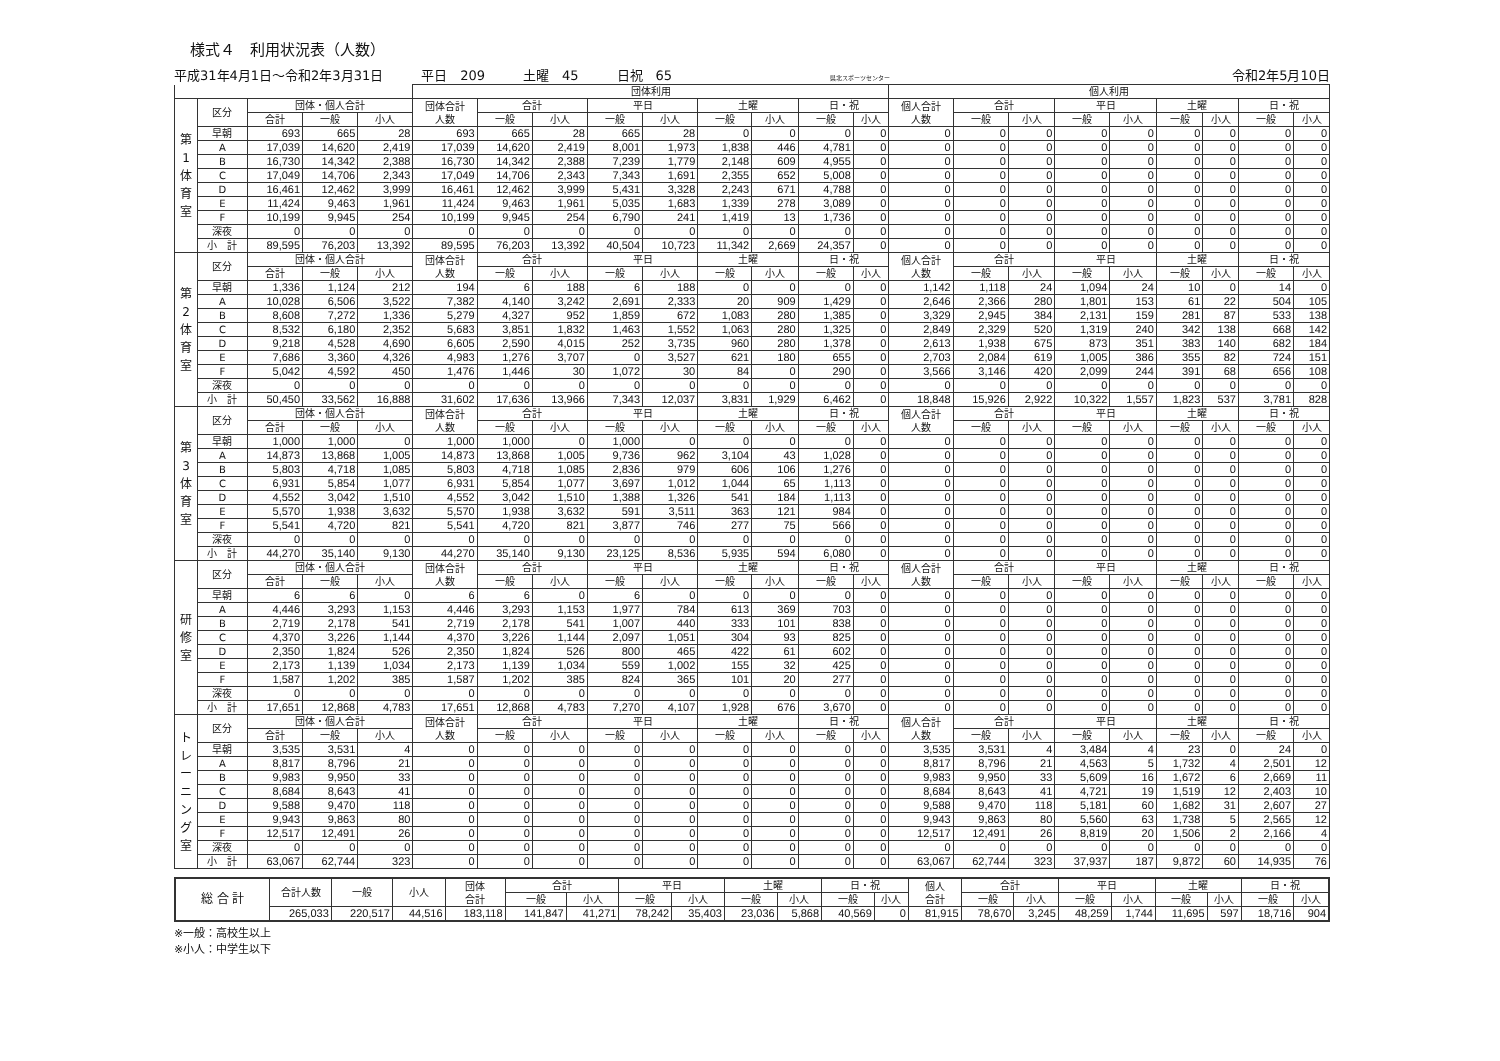様式４　利用状況表（人数）
平成31年4月1日～令和2年3月31日 平日　209 土曜　45 日祝　65 県北スポーツセンター 令和2年5月10日
| | | | | | 団体利用 | | | | | | | | | 個人利用 | | | | | | | | |
| --- | --- | --- | --- | --- | --- | --- | --- | --- | --- | --- | --- | --- | --- | --- | --- | --- | --- | --- | --- | --- | --- | --- |
| 第 1 体 育 室 | 区分 | 団体・個人合計 | | | 団体合計 人数 | 合計 | | 平日 | | 土曜 | | 日・祝 | | 個人合計 人数 | 合計 | | 平日 | | 土曜 | | 日・祝 | |
| | | 合計 | 一般 | 小人 | | 一般 | 小人 | 一般 | 小人 | 一般 | 小人 | 一般 | 小人 | | 一般 | 小人 | 一般 | 小人 | 一般 | 小人 | 一般 | 小人 |
| | 早朝 | 693 | 665 | 28 | 693 | 665 | 28 | 665 | 28 | 0 | 0 | 0 | 0 | 0 | 0 | 0 | 0 | 0 | 0 | 0 | 0 | 0 |
| | A | 17,039 | 14,620 | 2,419 | 17,039 | 14,620 | 2,419 | 8,001 | 1,973 | 1,838 | 446 | 4,781 | 0 | 0 | 0 | 0 | 0 | 0 | 0 | 0 | 0 | 0 |
| | B | 16,730 | 14,342 | 2,388 | 16,730 | 14,342 | 2,388 | 7,239 | 1,779 | 2,148 | 609 | 4,955 | 0 | 0 | 0 | 0 | 0 | 0 | 0 | 0 | 0 | 0 |
| | C | 17,049 | 14,706 | 2,343 | 17,049 | 14,706 | 2,343 | 7,343 | 1,691 | 2,355 | 652 | 5,008 | 0 | 0 | 0 | 0 | 0 | 0 | 0 | 0 | 0 | 0 |
| | D | 16,461 | 12,462 | 3,999 | 16,461 | 12,462 | 3,999 | 5,431 | 3,328 | 2,243 | 671 | 4,788 | 0 | 0 | 0 | 0 | 0 | 0 | 0 | 0 | 0 | 0 |
| | E | 11,424 | 9,463 | 1,961 | 11,424 | 9,463 | 1,961 | 5,035 | 1,683 | 1,339 | 278 | 3,089 | 0 | 0 | 0 | 0 | 0 | 0 | 0 | 0 | 0 | 0 |
| | F | 10,199 | 9,945 | 254 | 10,199 | 9,945 | 254 | 6,790 | 241 | 1,419 | 13 | 1,736 | 0 | 0 | 0 | 0 | 0 | 0 | 0 | 0 | 0 | 0 |
| | 深夜 | 0 | 0 | 0 | 0 | 0 | 0 | 0 | 0 | 0 | 0 | 0 | 0 | 0 | 0 | 0 | 0 | 0 | 0 | 0 | 0 | 0 |
| | 小 計 | 89,595 | 76,203 | 13,392 | 89,595 | 76,203 | 13,392 | 40,504 | 10,723 | 11,342 | 2,669 | 24,357 | 0 | 0 | 0 | 0 | 0 | 0 | 0 | 0 | 0 | 0 |
| 第 2 体 育 室 | 区分 | 団体・個人合計 | | | 団体合計 人数 | 合計 | | 平日 | | 土曜 | | 日・祝 | | 個人合計 人数 | 合計 | | 平日 | | 土曜 | | 日・祝 | |
| | | 合計 | 一般 | 小人 | | 一般 | 小人 | 一般 | 小人 | 一般 | 小人 | 一般 | 小人 | | 一般 | 小人 | 一般 | 小人 | 一般 | 小人 | 一般 | 小人 |
| | 早朝 | 1,336 | 1,124 | 212 | 194 | 6 | 188 | 6 | 188 | 0 | 0 | 0 | 0 | 1,142 | 1,118 | 24 | 1,094 | 24 | 10 | 0 | 14 | 0 |
| | A | 10,028 | 6,506 | 3,522 | 7,382 | 4,140 | 3,242 | 2,691 | 2,333 | 20 | 909 | 1,429 | 0 | 2,646 | 2,366 | 280 | 1,801 | 153 | 61 | 22 | 504 | 105 |
| | B | 8,608 | 7,272 | 1,336 | 5,279 | 4,327 | 952 | 1,859 | 672 | 1,083 | 280 | 1,385 | 0 | 3,329 | 2,945 | 384 | 2,131 | 159 | 281 | 87 | 533 | 138 |
| | C | 8,532 | 6,180 | 2,352 | 5,683 | 3,851 | 1,832 | 1,463 | 1,552 | 1,063 | 280 | 1,325 | 0 | 2,849 | 2,329 | 520 | 1,319 | 240 | 342 | 138 | 668 | 142 |
| | D | 9,218 | 4,528 | 4,690 | 6,605 | 2,590 | 4,015 | 252 | 3,735 | 960 | 280 | 1,378 | 0 | 2,613 | 1,938 | 675 | 873 | 351 | 383 | 140 | 682 | 184 |
| | E | 7,686 | 3,360 | 4,326 | 4,983 | 1,276 | 3,707 | 0 | 3,527 | 621 | 180 | 655 | 0 | 2,703 | 2,084 | 619 | 1,005 | 386 | 355 | 82 | 724 | 151 |
| | F | 5,042 | 4,592 | 450 | 1,476 | 1,446 | 30 | 1,072 | 30 | 84 | 0 | 290 | 0 | 3,566 | 3,146 | 420 | 2,099 | 244 | 391 | 68 | 656 | 108 |
| | 深夜 | 0 | 0 | 0 | 0 | 0 | 0 | 0 | 0 | 0 | 0 | 0 | 0 | 0 | 0 | 0 | 0 | 0 | 0 | 0 | 0 | 0 |
| | 小 計 | 50,450 | 33,562 | 16,888 | 31,602 | 17,636 | 13,966 | 7,343 | 12,037 | 3,831 | 1,929 | 6,462 | 0 | 18,848 | 15,926 | 2,922 | 10,322 | 1,557 | 1,823 | 537 | 3,781 | 828 |
| 第 3 体 育 室 | 区分 | 団体・個人合計 | | | 団体合計 人数 | 合計 | | 平日 | | 土曜 | | 日・祝 | | 個人合計 人数 | 合計 | | 平日 | | 土曜 | | 日・祝 | |
| | | 合計 | 一般 | 小人 | | 一般 | 小人 | 一般 | 小人 | 一般 | 小人 | 一般 | 小人 | | 一般 | 小人 | 一般 | 小人 | 一般 | 小人 | 一般 | 小人 |
| | 早朝 | 1,000 | 1,000 | 0 | 1,000 | 1,000 | 0 | 1,000 | 0 | 0 | 0 | 0 | 0 | 0 | 0 | 0 | 0 | 0 | 0 | 0 | 0 | 0 |
| | A | 14,873 | 13,868 | 1,005 | 14,873 | 13,868 | 1,005 | 9,736 | 962 | 3,104 | 43 | 1,028 | 0 | 0 | 0 | 0 | 0 | 0 | 0 | 0 | 0 | 0 |
| | B | 5,803 | 4,718 | 1,085 | 5,803 | 4,718 | 1,085 | 2,836 | 979 | 606 | 106 | 1,276 | 0 | 0 | 0 | 0 | 0 | 0 | 0 | 0 | 0 | 0 |
| | C | 6,931 | 5,854 | 1,077 | 6,931 | 5,854 | 1,077 | 3,697 | 1,012 | 1,044 | 65 | 1,113 | 0 | 0 | 0 | 0 | 0 | 0 | 0 | 0 | 0 | 0 |
| | D | 4,552 | 3,042 | 1,510 | 4,552 | 3,042 | 1,510 | 1,388 | 1,326 | 541 | 184 | 1,113 | 0 | 0 | 0 | 0 | 0 | 0 | 0 | 0 | 0 | 0 |
| | E | 5,570 | 1,938 | 3,632 | 5,570 | 1,938 | 3,632 | 591 | 3,511 | 363 | 121 | 984 | 0 | 0 | 0 | 0 | 0 | 0 | 0 | 0 | 0 | 0 |
| | F | 5,541 | 4,720 | 821 | 5,541 | 4,720 | 821 | 3,877 | 746 | 277 | 75 | 566 | 0 | 0 | 0 | 0 | 0 | 0 | 0 | 0 | 0 | 0 |
| | 深夜 | 0 | 0 | 0 | 0 | 0 | 0 | 0 | 0 | 0 | 0 | 0 | 0 | 0 | 0 | 0 | 0 | 0 | 0 | 0 | 0 | 0 |
| | 小 計 | 44,270 | 35,140 | 9,130 | 44,270 | 35,140 | 9,130 | 23,125 | 8,536 | 5,935 | 594 | 6,080 | 0 | 0 | 0 | 0 | 0 | 0 | 0 | 0 | 0 | 0 |
| 研 修 室 | 区分 | 団体・個人合計 | | | 団体合計 人数 | 合計 | | 平日 | | 土曜 | | 日・祝 | | 個人合計 人数 | 合計 | | 平日 | | 土曜 | | 日・祝 | |
| | | 合計 | 一般 | 小人 | | 一般 | 小人 | 一般 | 小人 | 一般 | 小人 | 一般 | 小人 | | 一般 | 小人 | 一般 | 小人 | 一般 | 小人 | 一般 | 小人 |
| | 早朝 | 6 | 6 | 0 | 6 | 6 | 0 | 6 | 0 | 0 | 0 | 0 | 0 | 0 | 0 | 0 | 0 | 0 | 0 | 0 | 0 | 0 |
| | A | 4,446 | 3,293 | 1,153 | 4,446 | 3,293 | 1,153 | 1,977 | 784 | 613 | 369 | 703 | 0 | 0 | 0 | 0 | 0 | 0 | 0 | 0 | 0 | 0 |
| | B | 2,719 | 2,178 | 541 | 2,719 | 2,178 | 541 | 1,007 | 440 | 333 | 101 | 838 | 0 | 0 | 0 | 0 | 0 | 0 | 0 | 0 | 0 | 0 |
| | C | 4,370 | 3,226 | 1,144 | 4,370 | 3,226 | 1,144 | 2,097 | 1,051 | 304 | 93 | 825 | 0 | 0 | 0 | 0 | 0 | 0 | 0 | 0 | 0 | 0 |
| | D | 2,350 | 1,824 | 526 | 2,350 | 1,824 | 526 | 800 | 465 | 422 | 61 | 602 | 0 | 0 | 0 | 0 | 0 | 0 | 0 | 0 | 0 | 0 |
| | E | 2,173 | 1,139 | 1,034 | 2,173 | 1,139 | 1,034 | 559 | 1,002 | 155 | 32 | 425 | 0 | 0 | 0 | 0 | 0 | 0 | 0 | 0 | 0 | 0 |
| | F | 1,587 | 1,202 | 385 | 1,587 | 1,202 | 385 | 824 | 365 | 101 | 20 | 277 | 0 | 0 | 0 | 0 | 0 | 0 | 0 | 0 | 0 | 0 |
| | 深夜 | 0 | 0 | 0 | 0 | 0 | 0 | 0 | 0 | 0 | 0 | 0 | 0 | 0 | 0 | 0 | 0 | 0 | 0 | 0 | 0 | 0 |
| | 小 計 | 17,651 | 12,868 | 4,783 | 17,651 | 12,868 | 4,783 | 7,270 | 4,107 | 1,928 | 676 | 3,670 | 0 | 0 | 0 | 0 | 0 | 0 | 0 | 0 | 0 | 0 |
| ト レ ー ニ ン グ 室 | 区分 | 団体・個人合計 | | | 団体合計 人数 | 合計 | | 平日 | | 土曜 | | 日・祝 | | 個人合計 人数 | 合計 | | 平日 | | 土曜 | | 日・祝 | |
| | | 合計 | 一般 | 小人 | | 一般 | 小人 | 一般 | 小人 | 一般 | 小人 | 一般 | 小人 | | 一般 | 小人 | 一般 | 小人 | 一般 | 小人 | 一般 | 小人 |
| | 早朝 | 3,535 | 3,531 | 4 | 0 | 0 | 0 | 0 | 0 | 0 | 0 | 0 | 0 | 3,535 | 3,531 | 4 | 3,484 | 4 | 23 | 0 | 24 | 0 |
| | A | 8,817 | 8,796 | 21 | 0 | 0 | 0 | 0 | 0 | 0 | 0 | 0 | 0 | 8,817 | 8,796 | 21 | 4,563 | 5 | 1,732 | 4 | 2,501 | 12 |
| | B | 9,983 | 9,950 | 33 | 0 | 0 | 0 | 0 | 0 | 0 | 0 | 0 | 0 | 9,983 | 9,950 | 33 | 5,609 | 16 | 1,672 | 6 | 2,669 | 11 |
| | C | 8,684 | 8,643 | 41 | 0 | 0 | 0 | 0 | 0 | 0 | 0 | 0 | 0 | 8,684 | 8,643 | 41 | 4,721 | 19 | 1,519 | 12 | 2,403 | 10 |
| | D | 9,588 | 9,470 | 118 | 0 | 0 | 0 | 0 | 0 | 0 | 0 | 0 | 0 | 9,588 | 9,470 | 118 | 5,181 | 60 | 1,682 | 31 | 2,607 | 27 |
| | E | 9,943 | 9,863 | 80 | 0 | 0 | 0 | 0 | 0 | 0 | 0 | 0 | 0 | 9,943 | 9,863 | 80 | 5,560 | 63 | 1,738 | 5 | 2,565 | 12 |
| | F | 12,517 | 12,491 | 26 | 0 | 0 | 0 | 0 | 0 | 0 | 0 | 0 | 0 | 12,517 | 12,491 | 26 | 8,819 | 20 | 1,506 | 2 | 2,166 | 4 |
| | 深夜 | 0 | 0 | 0 | 0 | 0 | 0 | 0 | 0 | 0 | 0 | 0 | 0 | 0 | 0 | 0 | 0 | 0 | 0 | 0 | 0 | 0 |
| | 小 計 | 63,067 | 62,744 | 323 | 0 | 0 | 0 | 0 | 0 | 0 | 0 | 0 | 0 | 63,067 | 62,744 | 323 | 37,937 | 187 | 9,872 | 60 | 14,935 | 76 |
| 総 合 計 | 合計人数 | 一般 | 小人 | 団体 合計 | 合計 | | 平日 | | 土曜 | | 日・祝 | | 個人 合計 | 合計 | | 平日 | | 土曜 | | 日・祝 | |
| --- | --- | --- | --- | --- | --- | --- | --- | --- | --- | --- | --- | --- | --- | --- | --- | --- | --- | --- | --- | --- | --- |
| | | | | | 一般 | 小人 | 一般 | 小人 | 一般 | 小人 | 一般 | 小人 | | 一般 | 小人 | 一般 | 小人 | 一般 | 小人 | 一般 | 小人 |
| | 265,033 | 220,517 | 44,516 | 183,118 | 141,847 | 41,271 | 78,242 | 35,403 | 23,036 | 5,868 | 40,569 | 0 | 81,915 | 78,670 | 3,245 | 48,259 | 1,744 | 11,695 | 597 | 18,716 | 904 |
※一般：高校生以上
※小人：中学生以下